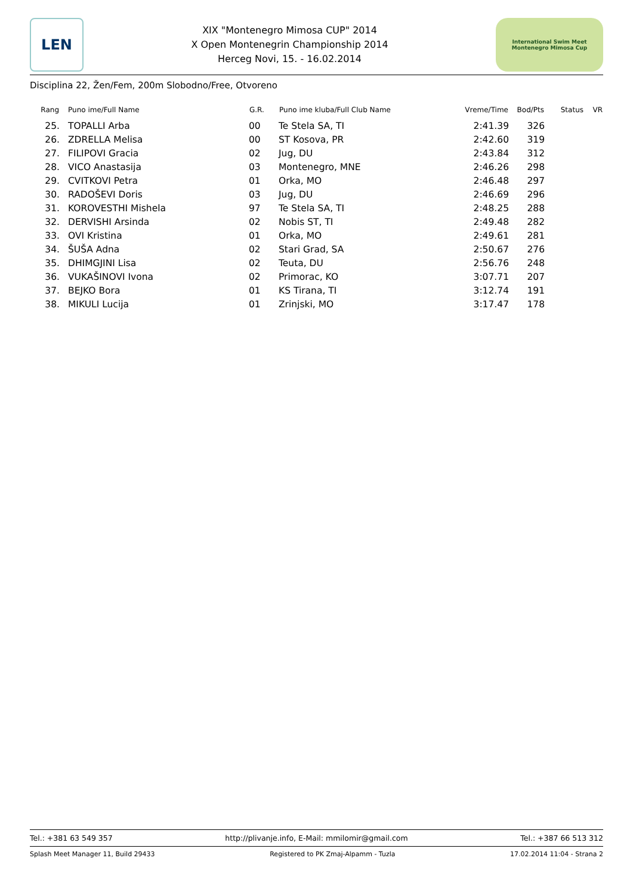LEN
XIX "Montenegro Mimosa CUP" 2014
X Open Montenegrin Championship 2014
Herceg Novi, 15. - 16.02.2014
International Swim Meet
Montenegro Mimosa Cup
Disciplina 22, Žen/Fem, 200m Slobodno/Free, Otvoreno
| Rang | Puno ime/Full Name | G.R. | Puno ime kluba/Full Club Name | Vreme/Time | Bod/Pts | Status | VR |
| --- | --- | --- | --- | --- | --- | --- | --- |
| 25. | TOPALLI Arba | 00 | Te Stela SA, TI | 2:41.39 | 326 | | |
| 26. | ZDRELLA Melisa | 00 | ST Kosova, PR | 2:42.60 | 319 | | |
| 27. | FILIPOVI Gracia | 02 | Jug, DU | 2:43.84 | 312 | | |
| 28. | VICO Anastasija | 03 | Montenegro, MNE | 2:46.26 | 298 | | |
| 29. | CVITKOVI Petra | 01 | Orka, MO | 2:46.48 | 297 | | |
| 30. | RADOŠEVI Doris | 03 | Jug, DU | 2:46.69 | 296 | | |
| 31. | KOROVESTHI Mishela | 97 | Te Stela SA, TI | 2:48.25 | 288 | | |
| 32. | DERVISHI Arsinda | 02 | Nobis ST, TI | 2:49.48 | 282 | | |
| 33. | OVI Kristina | 01 | Orka, MO | 2:49.61 | 281 | | |
| 34. | ŠUŠA Adna | 02 | Stari Grad, SA | 2:50.67 | 276 | | |
| 35. | DHIMGJINI Lisa | 02 | Teuta, DU | 2:56.76 | 248 | | |
| 36. | VUKAŠINOVI Ivona | 02 | Primorac, KO | 3:07.71 | 207 | | |
| 37. | BEJKO Bora | 01 | KS Tirana, TI | 3:12.74 | 191 | | |
| 38. | MIKULI Lucija | 01 | Zrinjski, MO | 3:17.47 | 178 | | |
Tel.: +381 63 549 357 http://plivanje.info, E-Mail: mmilomir@gmail.com Tel.: +387 66 513 312
Splash Meet Manager 11, Build 29433 Registered to PK Zmaj-Alpamm - Tuzla 17.02.2014 11:04 - Strana 2